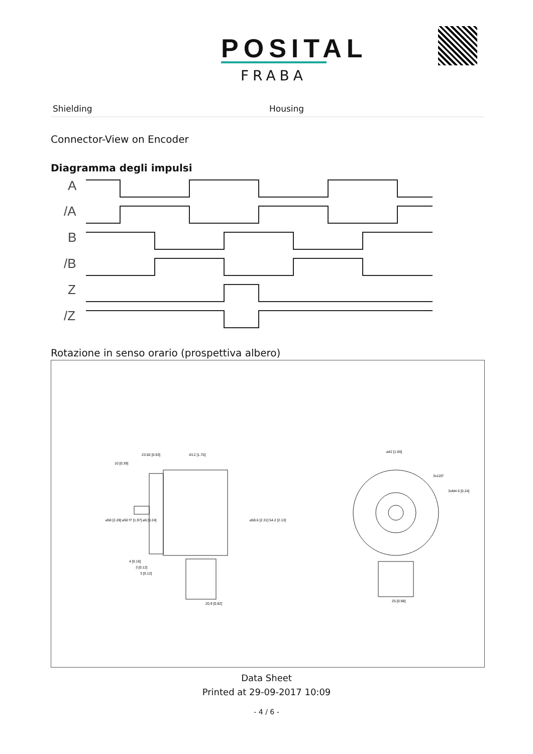POSITAL
FRABA
| Shielding | Housing |
Connector-View on Encoder
Diagramma degli impulsi
A
/A
B
/B
Z
/Z
Rotazione in senso orario (prospettiva albero)
23.50 [0.93]
43.2 [1.70]
10 [0.39]
4 [0.16]
3 [0.12]
3 [0.12]
20.9 [0.82]
⌀42 [1.65]
3xM4 6 [0.24]
25 [0.98]
⌀58 [2.28] ⌀50 f7 [1.97] ⌀6 [0.24]
⌀58.6 [2.31] 54.2 [2.13]
3x120°
Data Sheet
Printed at 29-09-2017 10:09
- 4 / 6 -